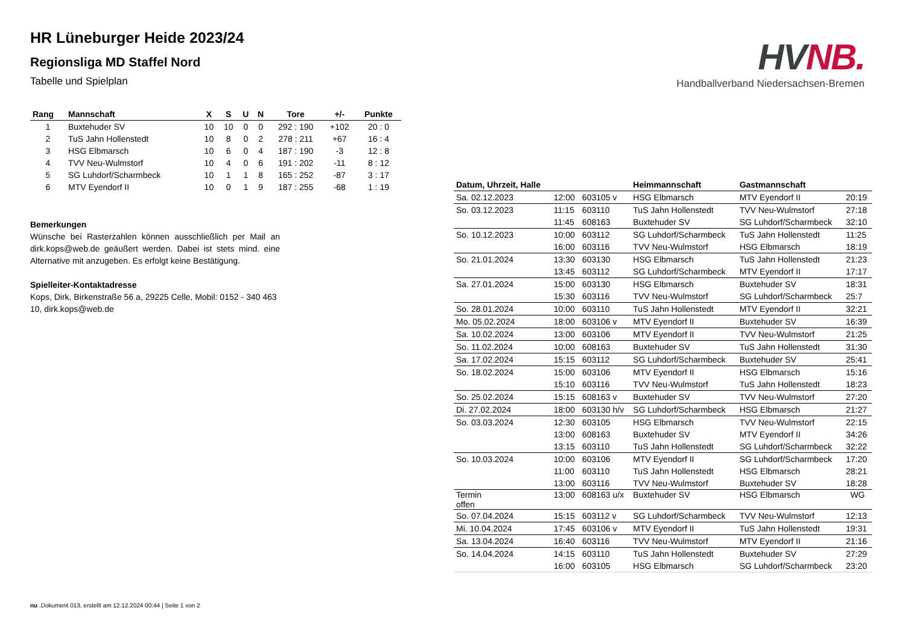HR Lüneburger Heide 2023/24
Regionsliga MD Staffel Nord
Tabelle und Spielplan
| Rang | Mannschaft | X | S | U | N | Tore | +/- | Punkte |
| --- | --- | --- | --- | --- | --- | --- | --- | --- |
| 1 | Buxtehuder SV | 10 | 10 | 0 | 0 | 292 : 190 | +102 | 20 : 0 |
| 2 | TuS Jahn Hollenstedt | 10 | 8 | 0 | 2 | 278 : 211 | +67 | 16 : 4 |
| 3 | HSG Elbmarsch | 10 | 6 | 0 | 4 | 187 : 190 | -3 | 12 : 8 |
| 4 | TVV Neu-Wulmstorf | 10 | 4 | 0 | 6 | 191 : 202 | -11 | 8 : 12 |
| 5 | SG Luhdorf/Scharmbeck | 10 | 1 | 1 | 8 | 165 : 252 | -87 | 3 : 17 |
| 6 | MTV Eyendorf II | 10 | 0 | 1 | 9 | 187 : 255 | -68 | 1 : 19 |
Bemerkungen
Wünsche bei Rasterzahlen können ausschließlich per Mail an dirk.kops@web.de geäußert werden. Dabei ist stets mind. eine Alternative mit anzugeben. Es erfolgt keine Bestätigung.
Spielleiter-Kontaktadresse
Kops, Dirk, Birkenstraße 56 a, 29225 Celle, Mobil: 0152 - 340 463 10, dirk.kops@web.de
HV NB.
Handballverband Niedersachsen-Bremen
| Datum, Uhrzeit, Halle | | | Heimmannschaft | Gastmannschaft | |
| --- | --- | --- | --- | --- | --- |
| Sa. 02.12.2023 | 12:00 | 603105 v | HSG Elbmarsch | MTV Eyendorf II | 20:19 |
| So. 03.12.2023 | 11:15 | 603110 | TuS Jahn Hollenstedt | TVV Neu-Wulmstorf | 27:18 |
| | 11:45 | 608163 | Buxtehuder SV | SG Luhdorf/Scharmbeck | 32:10 |
| So. 10.12.2023 | 10:00 | 603112 | SG Luhdorf/Scharmbeck | TuS Jahn Hollenstedt | 11:25 |
| | 16:00 | 603116 | TVV Neu-Wulmstorf | HSG Elbmarsch | 18:19 |
| So. 21.01.2024 | 13:30 | 603130 | HSG Elbmarsch | TuS Jahn Hollenstedt | 21:23 |
| | 13:45 | 603112 | SG Luhdorf/Scharmbeck | MTV Eyendorf II | 17:17 |
| Sa. 27.01.2024 | 15:00 | 603130 | HSG Elbmarsch | Buxtehuder SV | 18:31 |
| | 15:30 | 603116 | TVV Neu-Wulmstorf | SG Luhdorf/Scharmbeck | 25:7 |
| So. 28.01.2024 | 10:00 | 603110 | TuS Jahn Hollenstedt | MTV Eyendorf II | 32:21 |
| Mo. 05.02.2024 | 18:00 | 603106 v | MTV Eyendorf II | Buxtehuder SV | 16:39 |
| Sa. 10.02.2024 | 13:00 | 603106 | MTV Eyendorf II | TVV Neu-Wulmstorf | 21:25 |
| So. 11.02.2024 | 10:00 | 608163 | Buxtehuder SV | TuS Jahn Hollenstedt | 31:30 |
| Sa. 17.02.2024 | 15:15 | 603112 | SG Luhdorf/Scharmbeck | Buxtehuder SV | 25:41 |
| So. 18.02.2024 | 15:00 | 603106 | MTV Eyendorf II | HSG Elbmarsch | 15:16 |
| | 15:10 | 603116 | TVV Neu-Wulmstorf | TuS Jahn Hollenstedt | 18:23 |
| So. 25.02.2024 | 15:15 | 608163 v | Buxtehuder SV | TVV Neu-Wulmstorf | 27:20 |
| Di. 27.02.2024 | 18:00 | 603130 h/v | SG Luhdorf/Scharmbeck | HSG Elbmarsch | 21:27 |
| So. 03.03.2024 | 12:30 | 603105 | HSG Elbmarsch | TVV Neu-Wulmstorf | 22:15 |
| | 13:00 | 608163 | Buxtehuder SV | MTV Eyendorf II | 34:26 |
| | 13:15 | 603110 | TuS Jahn Hollenstedt | SG Luhdorf/Scharmbeck | 32:22 |
| So. 10.03.2024 | 10:00 | 603106 | MTV Eyendorf II | SG Luhdorf/Scharmbeck | 17:20 |
| | 11:00 | 603110 | TuS Jahn Hollenstedt | HSG Elbmarsch | 28:21 |
| | 13:00 | 603116 | TVV Neu-Wulmstorf | Buxtehuder SV | 18:28 |
| Termin offen | 13:00 | 608163 u/x | Buxtehuder SV | HSG Elbmarsch | WG |
| So. 07.04.2024 | 15:15 | 603112 v | SG Luhdorf/Scharmbeck | TVV Neu-Wulmstorf | 12:13 |
| Mi. 10.04.2024 | 17:45 | 603106 v | MTV Eyendorf II | TuS Jahn Hollenstedt | 19:31 |
| Sa. 13.04.2024 | 16:40 | 603116 | TVV Neu-Wulmstorf | MTV Eyendorf II | 21:16 |
| So. 14.04.2024 | 14:15 | 603110 | TuS Jahn Hollenstedt | Buxtehuder SV | 27:29 |
| | 16:00 | 603105 | HSG Elbmarsch | SG Luhdorf/Scharmbeck | 23:20 |
nu .Dokument 013, erstellt am 12.12.2024 00:44 | Seite 1 von 2